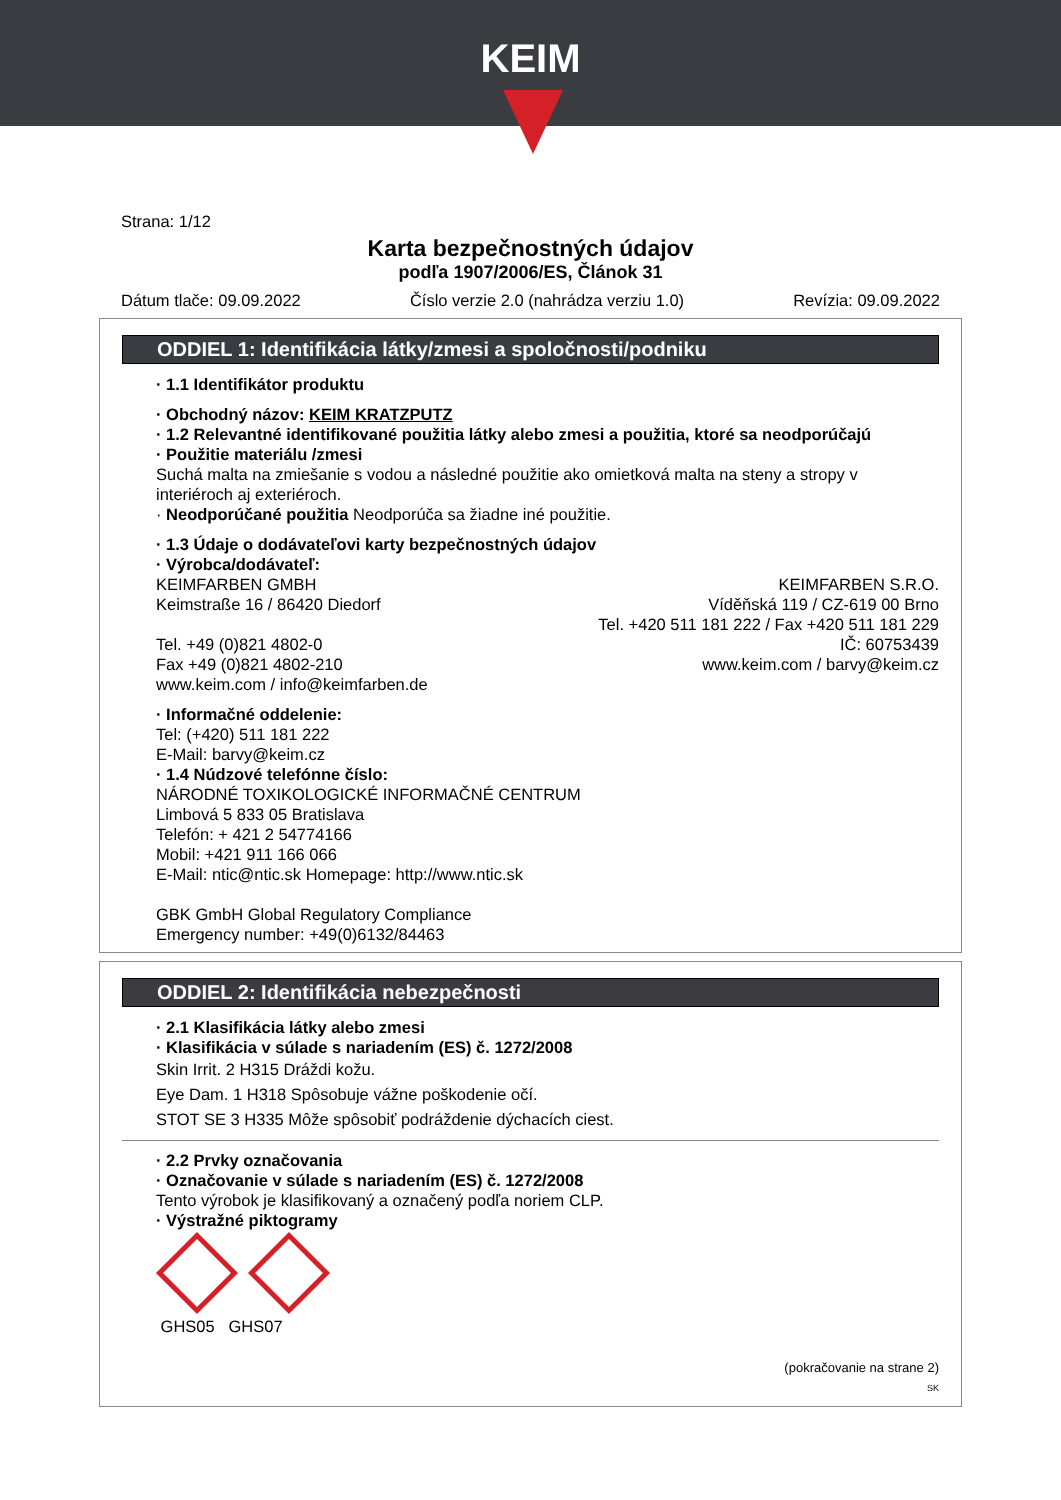KEIM
Strana: 1/12
Karta bezpečnostných údajov
podľa 1907/2006/ES, Článok 31
Dátum tlače: 09.09.2022 Číslo verzie 2.0 (nahrádza verziu 1.0) Revízia: 09.09.2022
ODDIEL 1: Identifikácia látky/zmesi a spoločnosti/podniku
· 1.1 Identifikátor produktu
· Obchodný názov: KEIM KRATZPUTZ
· 1.2 Relevantné identifikované použitia látky alebo zmesi a použitia, ktoré sa neodporúčajú
· Použitie materiálu /zmesi
Suchá malta na zmiešanie s vodou a následné použitie ako omietková malta na steny a stropy v interiéroch aj exteriéroch.
· Neodporúčané použitia Neodporúča sa žiadne iné použitie.
· 1.3 Údaje o dodávateľovi karty bezpečnostných údajov
· Výrobca/dodávateľ:
KEIMFARBEN GMBH
Keimstraße 16 / 86420 Diedorf
Tel. +49 (0)821 4802-0
Fax +49 (0)821 4802-210
www.keim.com / info@keimfarben.de
KEIMFARBEN S.R.O.
Víděňská 119 / CZ-619 00 Brno
Tel. +420 511 181 222 / Fax +420 511 181 229
IČ: 60753439
www.keim.com / barvy@keim.cz
· Informačné oddelenie:
Tel: (+420) 511 181 222
E-Mail: barvy@keim.cz
· 1.4 Núdzové telefónne číslo:
NÁRODNÉ TOXIKOLOGICKÉ INFORMAČNÉ CENTRUM
Limbová 5 833 05 Bratislava
Telefón: + 421 2 54774166
Mobil: +421 911 166 066
E-Mail: ntic@ntic.sk Homepage: http://www.ntic.sk
GBK GmbH Global Regulatory Compliance
Emergency number: +49(0)6132/84463
ODDIEL 2: Identifikácia nebezpečnosti
· 2.1 Klasifikácia látky alebo zmesi
· Klasifikácia v súlade s nariadením (ES) č. 1272/2008
Skin Irrit. 2 H315 Dráždi kožu.
Eye Dam. 1 H318 Spôsobuje vážne poškodenie očí.
STOT SE 3 H335 Môže spôsobiť podráždenie dýchacích ciest.
· 2.2 Prvky označovania
· Označovanie v súlade s nariadením (ES) č. 1272/2008
Tento výrobok je klasifikovaný a označený podľa noriem CLP.
· Výstražné piktogramy
GHS05 GHS07
(pokračovanie na strane 2)
SK